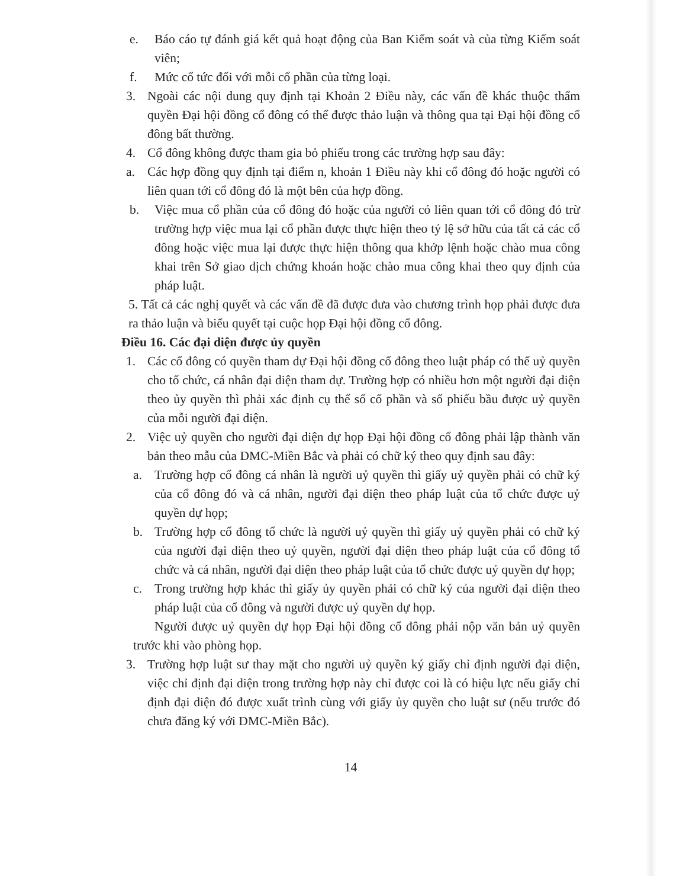e. Báo cáo tự đánh giá kết quả hoạt động của Ban Kiểm soát và của từng Kiểm soát viên;
f. Mức cổ tức đối với mỗi cổ phần của từng loại.
3. Ngoài các nội dung quy định tại Khoản 2 Điều này, các vấn đề khác thuộc thẩm quyền Đại hội đồng cổ đông có thể được thảo luận và thông qua tại Đại hội đồng cổ đông bất thường.
4. Cổ đông không được tham gia bỏ phiếu trong các trường hợp sau đây:
a. Các hợp đồng quy định tại điểm n, khoản 1 Điều này khi cổ đông đó hoặc người có liên quan tới cổ đông đó là một bên của hợp đồng.
b. Việc mua cổ phần của cổ đông đó hoặc của người có liên quan tới cổ đông đó trừ trường hợp việc mua lại cổ phần được thực hiện theo tỷ lệ sở hữu của tất cả các cổ đông hoặc việc mua lại được thực hiện thông qua khớp lệnh hoặc chào mua công khai trên Sở giao dịch chứng khoán hoặc chào mua công khai theo quy định của pháp luật.
5. Tất cả các nghị quyết và các vấn đề đã được đưa vào chương trình họp phải được đưa ra thảo luận và biểu quyết tại cuộc họp Đại hội đồng cổ đông.
Điều 16. Các đại diện được ủy quyền
1. Các cổ đông có quyền tham dự Đại hội đồng cổ đông theo luật pháp có thể uỷ quyền cho tổ chức, cá nhân đại diện tham dự. Trường hợp có nhiều hơn một người đại diện theo ủy quyền thì phải xác định cụ thể số cổ phần và số phiếu bầu được uỷ quyền của mỗi người đại diện.
2. Việc uỷ quyền cho người đại diện dự họp Đại hội đồng cổ đông phải lập thành văn bản theo mẫu của DMC-Miền Bắc và phải có chữ ký theo quy định sau đây:
a. Trường hợp cổ đông cá nhân là người uỷ quyền thì giấy uỷ quyền phải có chữ ký của cổ đông đó và cá nhân, người đại diện theo pháp luật của tổ chức được uỷ quyền dự họp;
b. Trường hợp cổ đông tổ chức là người uỷ quyền thì giấy uỷ quyền phải có chữ ký của người đại diện theo uỷ quyền, người đại diện theo pháp luật của cổ đông tổ chức và cá nhân, người đại diện theo pháp luật của tổ chức được uỷ quyền dự họp;
c. Trong trường hợp khác thì giấy ủy quyền phải có chữ ký của người đại diện theo pháp luật của cổ đông và người được uỷ quyền dự họp.
Người được uỷ quyền dự họp Đại hội đồng cổ đông phải nộp văn bản uỷ quyền trước khi vào phòng họp.
3. Trường hợp luật sư thay mặt cho người uỷ quyền ký giấy chỉ định người đại diện, việc chỉ định đại diện trong trường hợp này chỉ được coi là có hiệu lực nếu giấy chỉ định đại diện đó được xuất trình cùng với giấy ủy quyền cho luật sư (nếu trước đó chưa đăng ký với DMC-Miền Bắc).
14